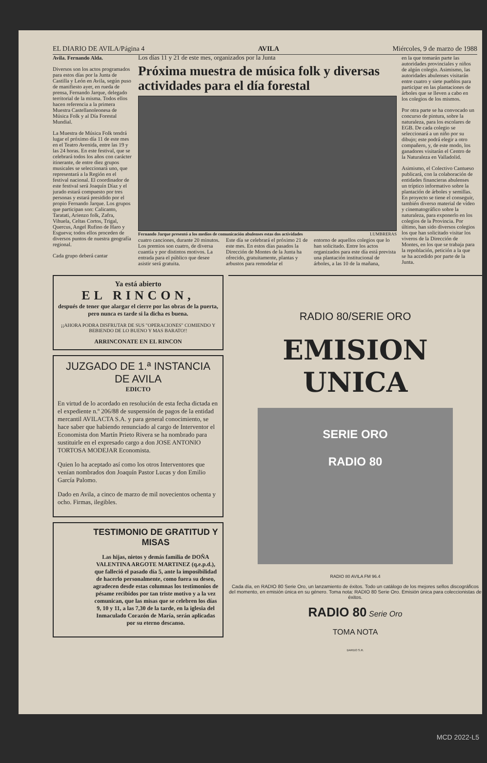EL DIARIO DE AVILA/Página 4 AVILA Miércoles, 9 de marzo de 1988
Avila. Fernando Alda.
Diversos son los actos programados para estos días por la Junta de Castilla y León en Avila, según puso de manifiesto ayer, en rueda de prensa, Fernando Jarque, delegado territorial de la misma. Todos ellos hacen referencia a la primera Muestra Castellanoleonesa de Música Folk y al Día Forestal Mundial.
La Muestra de Música Folk tendrá lugar el próximo día 11 de este mes en el Teatro Avenida, entre las 19 y las 24 horas. En este festival, que se celebrará todos los años con carácter itinerante, de entre diez grupos musicales se seleccionará uno, que representará a la Región en el festival nacional. El coordinador de este festival será Joaquín Díaz y el jurado estará compuesto por tres personas y estará presidido por el propio Fernando Jarque. Los grupos que participan son: Calicanto, Taratati, Arienzo folk, Zafra, Vihuela, Celtas Cortos, Trigal, Quercus, Angel Rufino de Haro y Esgueva; todos ellos proceden de diversos puntos de nuestra geografía regional.
Cada grupo deberá cantar
Los días 11 y 21 de este mes, organizados por la Junta
Próxima muestra de música folk y diversas actividades para el día forestal
Fernando Jarque presentó a los medios de comunicación abulenses estas dos actividades LUMBRERAS
cuatro canciones, durante 20 minutos. Los premios son cuatro, de diversa cuantía y por distintos motivos. La entrada para el público que desee asistir será gratuita.
Este día se celebrará el próximo 21 de este mes. En estos días pasados la Dirección de Montes de la Junta ha ofrecido, gratuitamente, plantas y arbustos para remodelar el
entorno de aquellos colegios que lo han solicitado. Entre los actos organizados para este día está prevista una plantación institucional de árboles, a las 10 de la mañana,
en la que tomarán parte las autoridades provinciales y niños de algún colegio. Asimismo, las autoridades abulenses visitarán entre cuatro y siete pueblos para participar en las plantaciones de árboles que se lleven a cabo en los colegios de los mismos.
Por otra parte se ha convocado un concurso de pintura, sobre la naturaleza, para los escolares de EGB. De cada colegio se seleccionará a un niño por su dibujo; este podrá elegir a otro compañero, y, de este modo, los ganadores visitarán el Centro de la Naturaleza en Valladolid.
Asimismo, el Colectivo Cantueso publicará, con la colaboración de entidades financieras abulenses un tríptico informativo sobre la plantación de árboles y semillas. En proyecto se tiene el conseguir, también diverso material de vídeo y cinematográfico sobre la naturaleza, para exponerlo en los colegios de la Provincia. Por último, han sido diversos colegios los que han solicitado visitar los viveros de la Dirección de Montes, en los que se trabaja para la repoblación, petición a la que se ha accedido por parte de la Junta.
Ya está abierto
EL RINCON,
después de tener que alargar el cierre por las obras de la puerta, pero nunca es tarde si la dicha es buena.
¡¡AHORA PODRA DISFRUTAR DE SUS "OPERACIONES" COMIENDO Y BEBIENDO DE LO BUENO Y MAS BARATO!!
ARRINCONATE EN EL RINCON
JUZGADO DE 1.ª INSTANCIA DE AVILA
EDICTO
En virtud de lo acordado en resolución de esta fecha dictada en el expediente n.º 206/88 de suspensión de pagos de la entidad mercantil AVILACTA S.A. y para general conocimiento, se hace saber que habiendo renunciado al cargo de Interventor el Economista don Martín Prieto Rivera se ha nombrado para sustituirle en el expresado cargo a don JOSE ANTONIO TORTOSA MODEJAR Economista.
Quien lo ha aceptado así como los otros Interventores que venían nombrados don Joaquín Pastor Lucas y don Emilio García Palomo.
Dado en Avila, a cinco de marzo de mil novecientos ochenta y ocho. Firmas, ilegibles.
TESTIMONIO DE GRATITUD Y MISAS
Las hijas, nietos y demás familia de DOÑA VALENTINA ARGOTE MARTINEZ (q.e.p.d.), que falleció el pasado día 5, ante la imposibilidad de hacerlo personalmente, como fuera su deseo, agradecen desde estas columnas los testimonios de pésame recibidos por tan triste motivo y a la vez comunican, que las misas que se celebren los días 9, 10 y 11, a las 7,30 de la tarde, en la iglesia del Inmaculado Corazón de María, serán aplicadas por su eterno descanso.
RADIO 80/SERIE ORO
EMISION UNICA
SERIE ORO
RADIO 80
RADIO 80 AVILA FM 96.4
Cada día, en RADIO 80 Serie Oro, un lanzamiento de éxitos. Todo un catálogo de los mejores sellos discográficos del momento, en emisión única en su género. Toma nota: RADIO 80 Serie Oro. Emisión única para coleccionistas de éxitos.
RADIO 80 Serie Oro
TOMA NOTA
DARDO S.R.
MCD 2022-L5